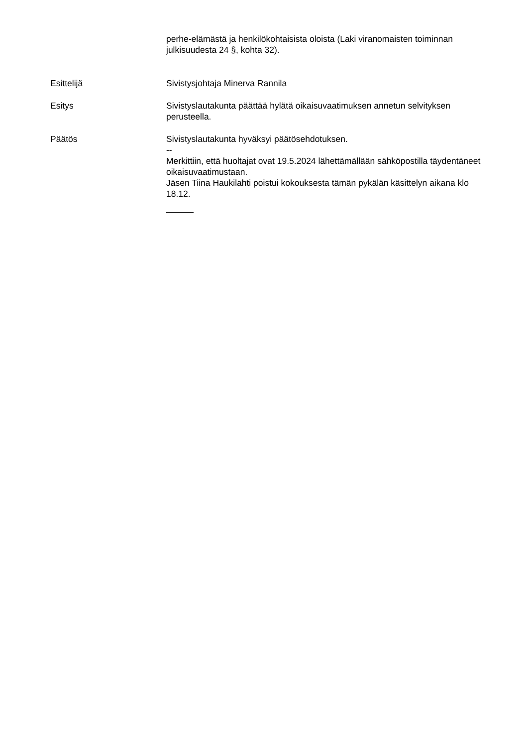perhe-elämästä ja henkilökohtaisista oloista (Laki viranomaisten toiminnan julkisuudesta 24 §, kohta 32).
Esittelijä Sivistysjohtaja Minerva Rannila
Esitys Sivistyslautakunta päättää hylätä oikaisuvaatimuksen annetun selvityksen perusteella.
Päätös Sivistyslautakunta hyväksyi päätösehdotuksen.
--
Merkittiin, että huoltajat ovat 19.5.2024 lähettämällään sähköpostilla täydentäneet oikaisuvaatimustaan.
Jäsen Tiina Haukilahti poistui kokouksesta tämän pykälän käsittelyn aikana klo 18.12.